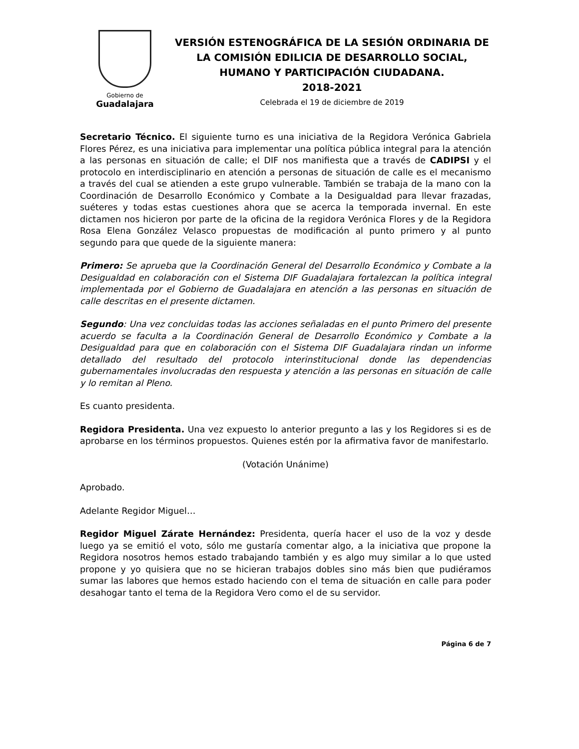Gobierno de
Guadalajara
VERSIÓN ESTENOGRÁFICA DE LA SESIÓN ORDINARIA DE LA COMISIÓN EDILICIA DE DESARROLLO SOCIAL, HUMANO Y PARTICIPACIÓN CIUDADANA.
2018-2021
Celebrada el 19 de diciembre de 2019
Secretario Técnico. El siguiente turno es una iniciativa de la Regidora Verónica Gabriela Flores Pérez, es una iniciativa para implementar una política pública integral para la atención a las personas en situación de calle; el DIF nos manifiesta que a través de CADIPSI y el protocolo en interdisciplinario en atención a personas de situación de calle es el mecanismo a través del cual se atienden a este grupo vulnerable. También se trabaja de la mano con la Coordinación de Desarrollo Económico y Combate a la Desigualdad para llevar frazadas, suéteres y todas estas cuestiones ahora que se acerca la temporada invernal. En este dictamen nos hicieron por parte de la oficina de la regidora Verónica Flores y de la Regidora Rosa Elena González Velasco propuestas de modificación al punto primero y al punto segundo para que quede de la siguiente manera:
Primero: Se aprueba que la Coordinación General del Desarrollo Económico y Combate a la Desigualdad en colaboración con el Sistema DIF Guadalajara fortalezcan la política integral implementada por el Gobierno de Guadalajara en atención a las personas en situación de calle descritas en el presente dictamen.
Segundo: Una vez concluidas todas las acciones señaladas en el punto Primero del presente acuerdo se faculta a la Coordinación General de Desarrollo Económico y Combate a la Desigualdad para que en colaboración con el Sistema DIF Guadalajara rindan un informe detallado del resultado del protocolo interinstitucional donde las dependencias gubernamentales involucradas den respuesta y atención a las personas en situación de calle y lo remitan al Pleno.
Es cuanto presidenta.
Regidora Presidenta. Una vez expuesto lo anterior pregunto a las y los Regidores si es de aprobarse en los términos propuestos. Quienes estén por la afirmativa favor de manifestarlo.
(Votación Unánime)
Aprobado.
Adelante Regidor Miguel…
Regidor Miguel Zárate Hernández: Presidenta, quería hacer el uso de la voz y desde luego ya se emitió el voto, sólo me gustaría comentar algo, a la iniciativa que propone la Regidora nosotros hemos estado trabajando también y es algo muy similar a lo que usted propone y yo quisiera que no se hicieran trabajos dobles sino más bien que pudiéramos sumar las labores que hemos estado haciendo con el tema de situación en calle para poder desahogar tanto el tema de la Regidora Vero como el de su servidor.
Página 6 de 7